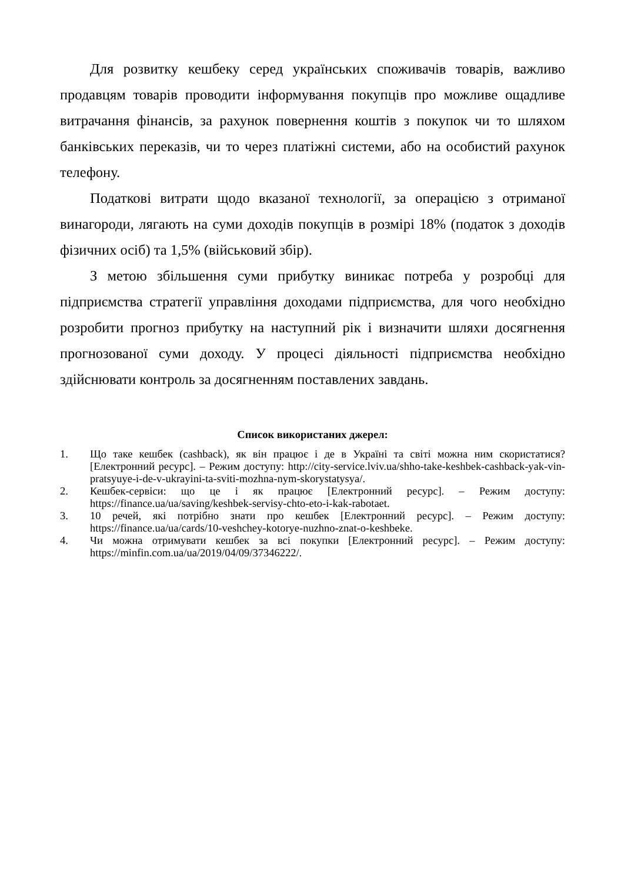Для розвитку кешбеку серед українських споживачів товарів, важливо продавцям товарів проводити інформування покупців про можливе ощадливе витрачання фінансів, за рахунок повернення коштів з покупок чи то шляхом банківських переказів, чи то через платіжні системи, або на особистий рахунок телефону.
Податкові витрати щодо вказаної технології, за операцією з отриманої винагороди, лягають на суми доходів покупців в розмірі 18% (податок з доходів фізичних осіб) та 1,5% (військовий збір).
З метою збільшення суми прибутку виникає потреба у розробці для підприємства стратегії управління доходами підприємства, для чого необхідно розробити прогноз прибутку на наступний рік і визначити шляхи досягнення прогнозованої суми доходу. У процесі діяльності підприємства необхідно здійснювати контроль за досягненням поставлених завдань.
Список використаних джерел:
1. Що таке кешбек (cashback), як він працює і де в Україні та світі можна ним скористатися? [Електронний ресурс]. – Режим доступу: http://city-service.lviv.ua/shho-take-keshbek-cashback-yak-vin-pratsyuye-i-de-v-ukrayini-ta-sviti-mozhna-nym-skorystatysya/.
2. Кешбек-сервіси: що це і як працює [Електронний ресурс]. – Режим доступу: https://finance.ua/ua/saving/keshbek-servisy-chto-eto-i-kak-rabotaet.
3. 10 речей, які потрібно знати про кешбек [Електронний ресурс]. – Режим доступу: https://finance.ua/ua/cards/10-veshchey-kotorye-nuzhno-znat-o-keshbeke.
4. Чи можна отримувати кешбек за всі покупки [Електронний ресурс]. – Режим доступу: https://minfin.com.ua/ua/2019/04/09/37346222/.